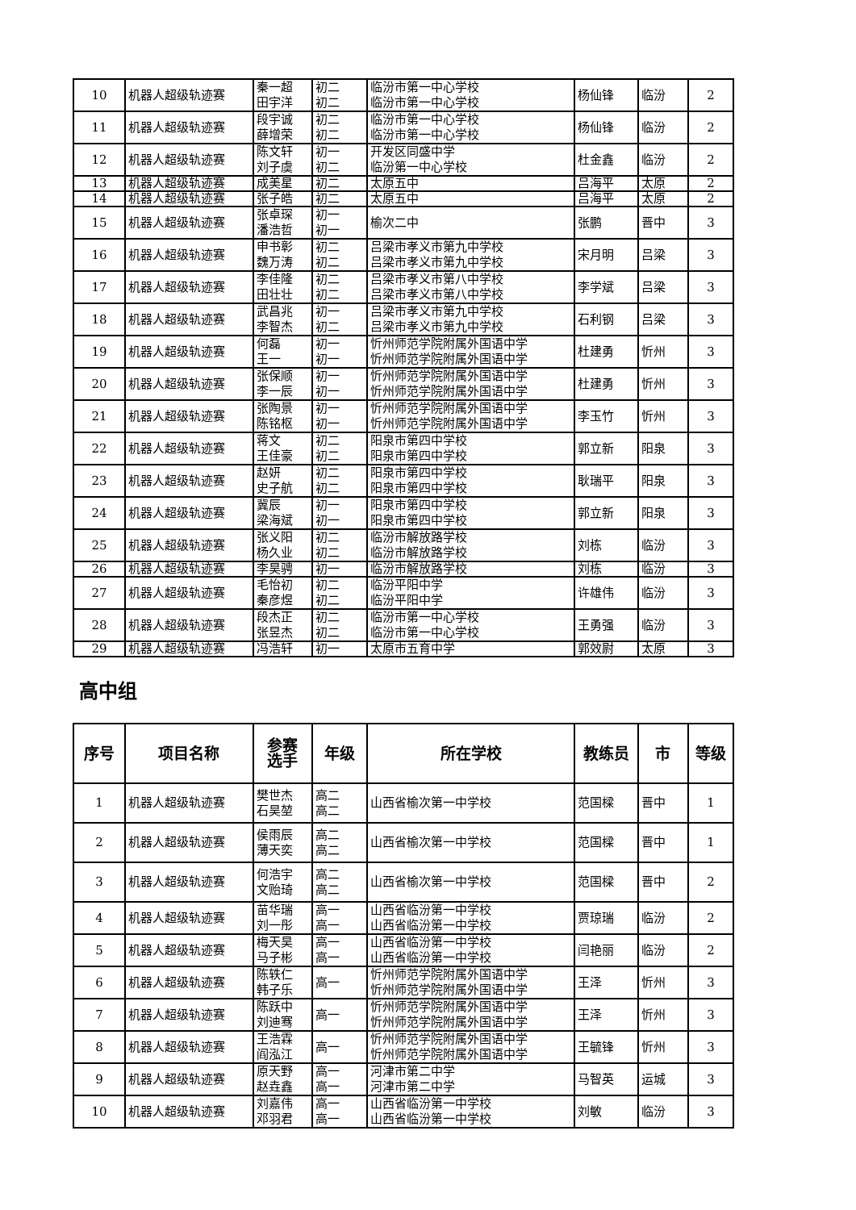| 10 | 机器人超级轨迹赛 | 秦一超 田宇洋 | 初二 初二 | 临汾市第一中心学校 临汾市第一中心学校 | 杨仙锋 | 临汾 | 2 |
| 11 | 机器人超级轨迹赛 | 段宇诚 薛增荣 | 初二 初二 | 临汾市第一中心学校 临汾市第一中心学校 | 杨仙锋 | 临汾 | 2 |
| 12 | 机器人超级轨迹赛 | 陈文轩 刘子虞 | 初一 初二 | 开发区同盛中学 临汾第一中心学校 | 杜金鑫 | 临汾 | 2 |
| 13 | 机器人超级轨迹赛 | 成美星 | 初二 | 太原五中 | 吕海平 | 太原 | 2 |
| 14 | 机器人超级轨迹赛 | 张子皓 | 初二 | 太原五中 | 吕海平 | 太原 | 2 |
| 15 | 机器人超级轨迹赛 | 张卓琛 潘浩哲 | 初一 初一 | 榆次二中 | 张鹏 | 晋中 | 3 |
| 16 | 机器人超级轨迹赛 | 申书彰 魏万涛 | 初二 初二 | 吕梁市孝义市第九中学校 吕梁市孝义市第九中学校 | 宋月明 | 吕梁 | 3 |
| 17 | 机器人超级轨迹赛 | 李佳隆 田壮壮 | 初二 初二 | 吕梁市孝义市第八中学校 吕梁市孝义市第八中学校 | 李学斌 | 吕梁 | 3 |
| 18 | 机器人超级轨迹赛 | 武昌兆 李智杰 | 初一 初二 | 吕梁市孝义市第九中学校 吕梁市孝义市第九中学校 | 石利钢 | 吕梁 | 3 |
| 19 | 机器人超级轨迹赛 | 何磊 王一 | 初一 初一 | 忻州师范学院附属外国语中学 忻州师范学院附属外国语中学 | 杜建勇 | 忻州 | 3 |
| 20 | 机器人超级轨迹赛 | 张保顺 李一辰 | 初一 初一 | 忻州师范学院附属外国语中学 忻州师范学院附属外国语中学 | 杜建勇 | 忻州 | 3 |
| 21 | 机器人超级轨迹赛 | 张陶景 陈铭枢 | 初一 初一 | 忻州师范学院附属外国语中学 忻州师范学院附属外国语中学 | 李玉竹 | 忻州 | 3 |
| 22 | 机器人超级轨迹赛 | 蒋文 王佳豪 | 初二 初二 | 阳泉市第四中学校 阳泉市第四中学校 | 郭立新 | 阳泉 | 3 |
| 23 | 机器人超级轨迹赛 | 赵妍 史子航 | 初二 初二 | 阳泉市第四中学校 阳泉市第四中学校 | 耿瑞平 | 阳泉 | 3 |
| 24 | 机器人超级轨迹赛 | 冀辰 梁海斌 | 初一 初一 | 阳泉市第四中学校 阳泉市第四中学校 | 郭立新 | 阳泉 | 3 |
| 25 | 机器人超级轨迹赛 | 张义阳 杨久业 | 初二 初二 | 临汾市解放路学校 临汾市解放路学校 | 刘栋 | 临汾 | 3 |
| 26 | 机器人超级轨迹赛 | 李昊骋 | 初一 | 临汾市解放路学校 | 刘栋 | 临汾 | 3 |
| 27 | 机器人超级轨迹赛 | 毛怡初 秦彦煜 | 初二 初二 | 临汾平阳中学 临汾平阳中学 | 许雄伟 | 临汾 | 3 |
| 28 | 机器人超级轨迹赛 | 段杰正 张昱杰 | 初二 初二 | 临汾市第一中心学校 临汾市第一中心学校 | 王勇强 | 临汾 | 3 |
| 29 | 机器人超级轨迹赛 | 冯浩轩 | 初一 | 太原市五育中学 | 郭效尉 | 太原 | 3 |
高中组
| 序号 | 项目名称 | 参赛 选手 | 年级 | 所在学校 | 教练员 | 市 | 等级 |
| --- | --- | --- | --- | --- | --- | --- | --- |
| 1 | 机器人超级轨迹赛 | 樊世杰 石昊堃 | 高二 高二 | 山西省榆次第一中学校 | 范国樑 | 晋中 | 1 |
| 2 | 机器人超级轨迹赛 | 侯雨辰 薄天奕 | 高二 高二 | 山西省榆次第一中学校 | 范国樑 | 晋中 | 1 |
| 3 | 机器人超级轨迹赛 | 何浩宇 文贻琦 | 高二 高二 | 山西省榆次第一中学校 | 范国樑 | 晋中 | 2 |
| 4 | 机器人超级轨迹赛 | 苗华瑞 刘一彤 | 高一 高一 | 山西省临汾第一中学校 山西省临汾第一中学校 | 贾琼瑞 | 临汾 | 2 |
| 5 | 机器人超级轨迹赛 | 梅天昊 马子彬 | 高一 高一 | 山西省临汾第一中学校 山西省临汾第一中学校 | 闫艳丽 | 临汾 | 2 |
| 6 | 机器人超级轨迹赛 | 陈轶仁 韩子乐 | 高一 | 忻州师范学院附属外国语中学 忻州师范学院附属外国语中学 | 王泽 | 忻州 | 3 |
| 7 | 机器人超级轨迹赛 | 陈跃中 刘迪骞 | 高一 | 忻州师范学院附属外国语中学 忻州师范学院附属外国语中学 | 王泽 | 忻州 | 3 |
| 8 | 机器人超级轨迹赛 | 王浩霖 阎泓江 | 高一 | 忻州师范学院附属外国语中学 忻州师范学院附属外国语中学 | 王毓锋 | 忻州 | 3 |
| 9 | 机器人超级轨迹赛 | 原天野 赵垚鑫 | 高一 高一 | 河津市第二中学 河津市第二中学 | 马智英 | 运城 | 3 |
| 10 | 机器人超级轨迹赛 | 刘嘉伟 邓羽君 | 高一 高一 | 山西省临汾第一中学校 山西省临汾第一中学校 | 刘敏 | 临汾 | 3 |